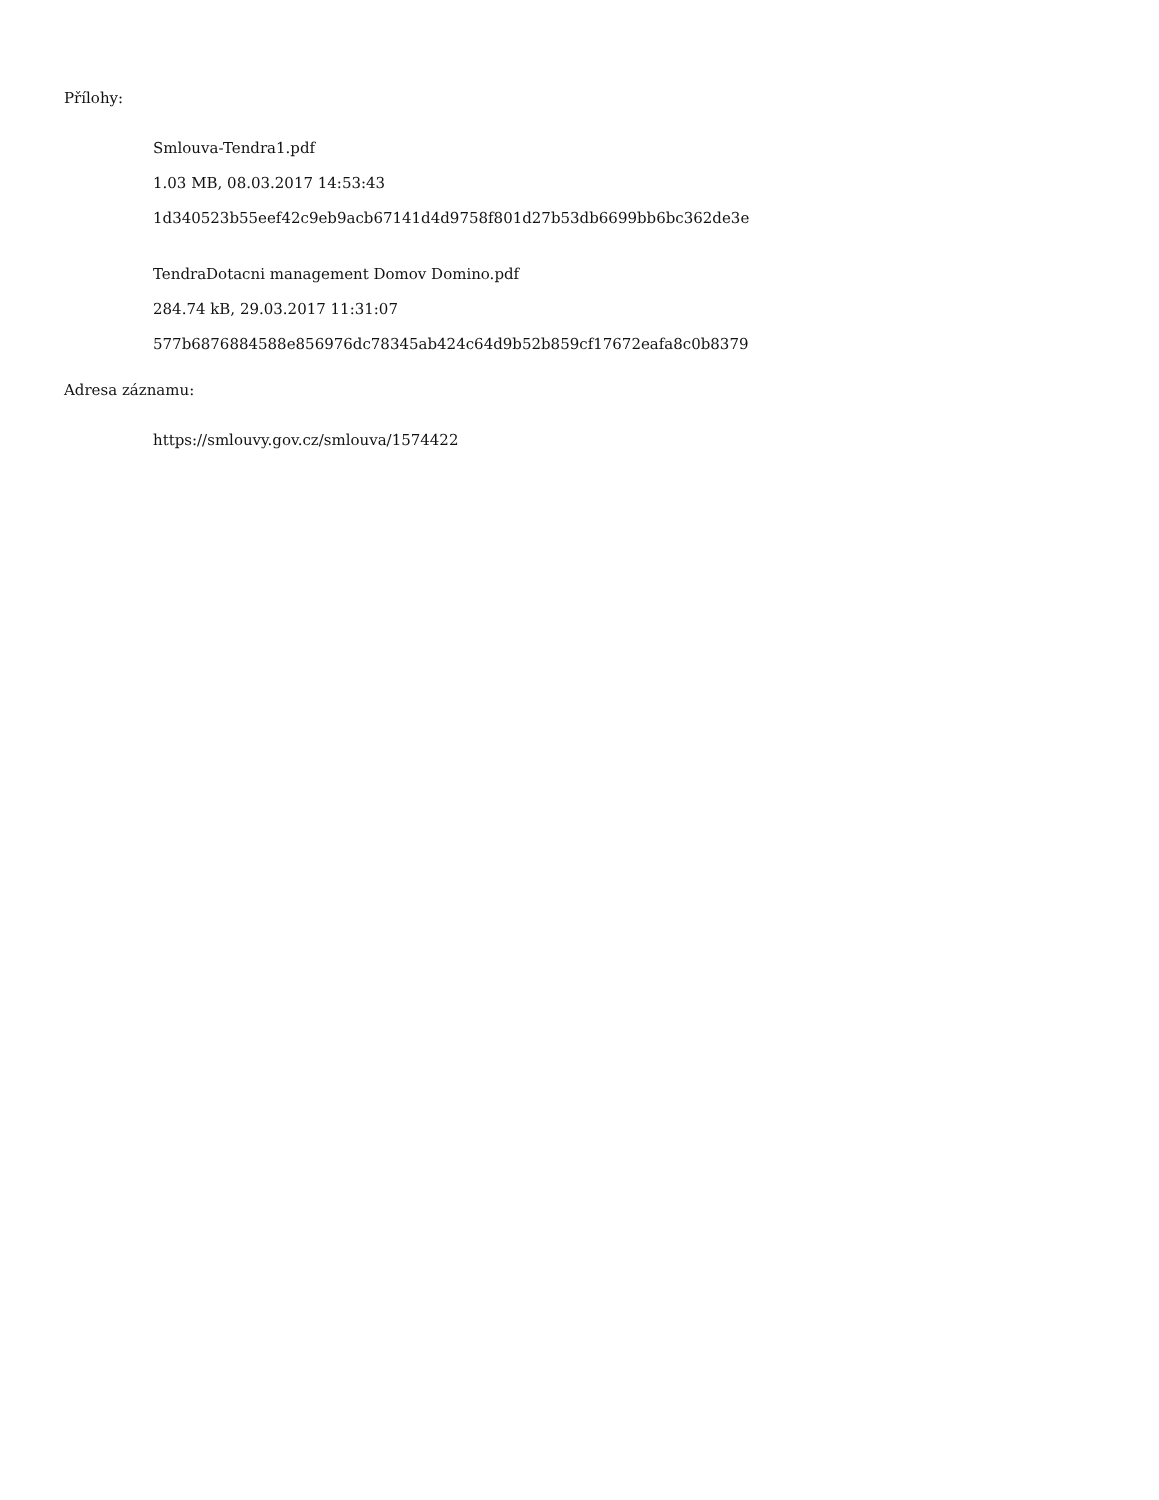Přílohy:
Smlouva-Tendra1.pdf
1.03 MB, 08.03.2017 14:53:43
1d340523b55eef42c9eb9acb67141d4d9758f801d27b53db6699bb6bc362de3e
TendraDotacni management Domov Domino.pdf
284.74 kB, 29.03.2017 11:31:07
577b6876884588e856976dc78345ab424c64d9b52b859cf17672eafa8c0b8379
Adresa záznamu:
https://smlouvy.gov.cz/smlouva/1574422